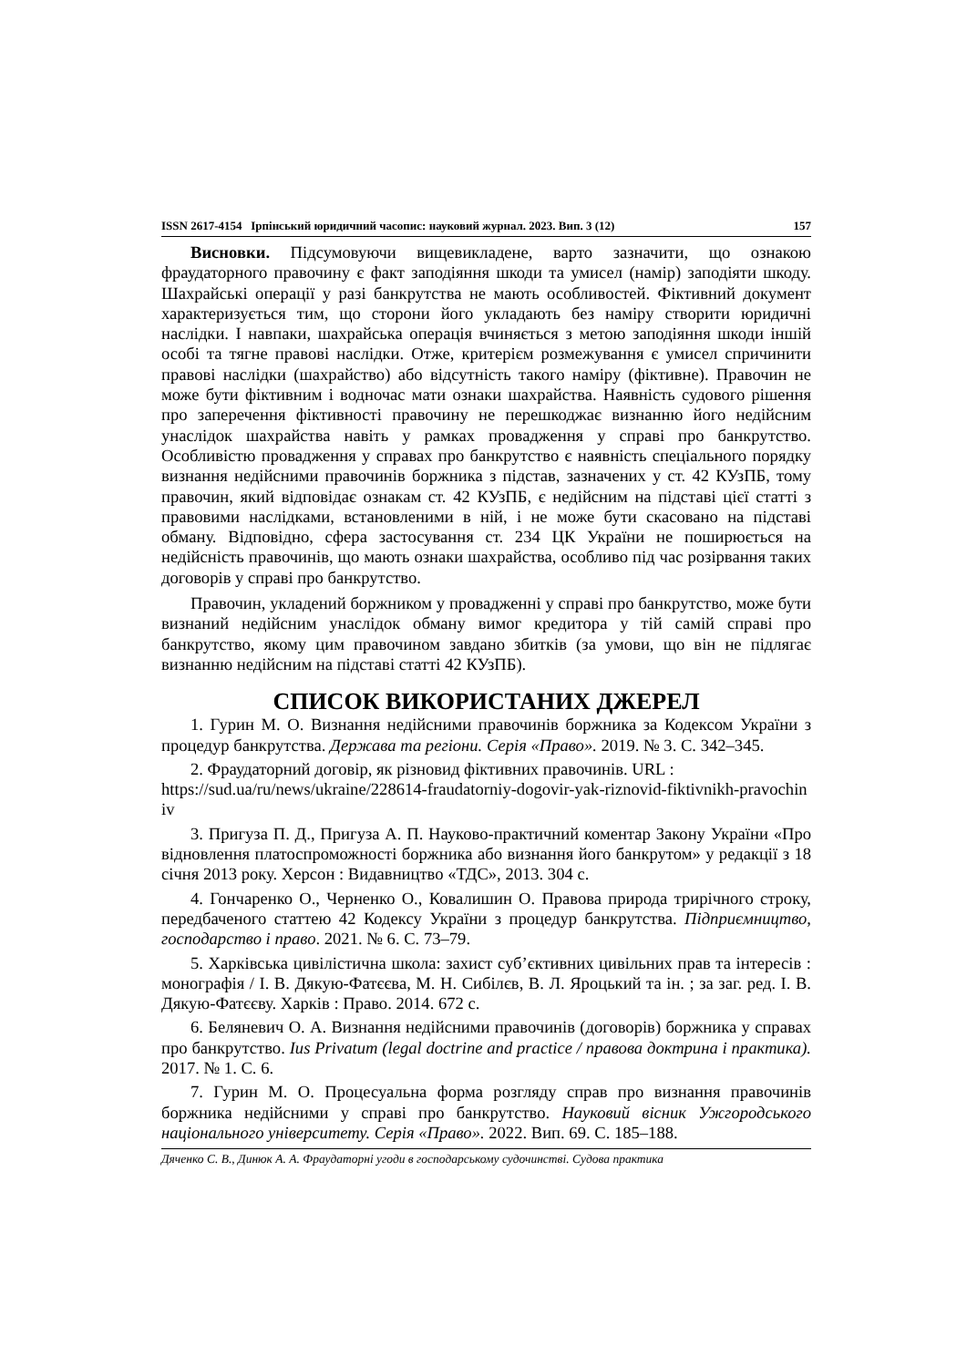ISSN 2617-4154 Ірпінський юридичний часопис: науковий журнал. 2023. Вип. 3 (12) 157
Висновки. Підсумовуючи вищевикладене, варто зазначити, що ознакою фраудаторного правочину є факт заподіяння шкоди та умисел (намір) заподіяти шкоду. Шахрайські операції у разі банкрутства не мають особливостей. Фіктивний документ характеризується тим, що сторони його укладають без наміру створити юридичні наслідки. І навпаки, шахрайська операція вчиняється з метою заподіяння шкоди іншій особі та тягне правові наслідки. Отже, критерієм розмежування є умисел спричинити правові наслідки (шахрайство) або відсутність такого наміру (фіктивне). Правочин не може бути фіктивним і водночас мати ознаки шахрайства. Наявність судового рішення про заперечення фіктивності правочину не перешкоджає визнанню його недійсним унаслідок шахрайства навіть у рамках провадження у справі про банкрутство. Особливістю провадження у справах про банкрутство є наявність спеціального порядку визнання недійсними правочинів боржника з підстав, зазначених у ст. 42 КУзПБ, тому правочин, який відповідає ознакам ст. 42 КУзПБ, є недійсним на підставі цієї статті з правовими наслідками, встановленими в ній, і не може бути скасовано на підставі обману. Відповідно, сфера застосування ст. 234 ЦК України не поширюється на недійсність правочинів, що мають ознаки шахрайства, особливо під час розірвання таких договорів у справі про банкрутство.
Правочин, укладений боржником у провадженні у справі про банкрутство, може бути визнаний недійсним унаслідок обману вимог кредитора у тій самій справі про банкрутство, якому цим правочином завдано збитків (за умови, що він не підлягає визнанню недійсним на підставі статті 42 КУзПБ).
СПИСОК ВИКОРИСТАНИХ ДЖЕРЕЛ
1. Гурин М. О. Визнання недійсними правочинів боржника за Кодексом України з процедур банкрутства. Держава та регіони. Серія «Право». 2019. № 3. С. 342–345.
2. Фраудаторний договір, як різновид фіктивних правочинів. URL :
https://sud.ua/ru/news/ukraine/228614-fraudatorniy-dogovir-yak-riznovid-fiktivnikh-pravochiniv
3. Пригуза П. Д., Пригуза А. П. Науково-практичний коментар Закону України «Про відновлення платоспроможності боржника або визнання його банкрутом» у редакції з 18 січня 2013 року. Херсон : Видавництво «ТДС», 2013. 304 с.
4. Гончаренко О., Черненко О., Ковалишин О. Правова природа трирічного строку, передбаченого статтею 42 Кодексу України з процедур банкрутства. Підприємництво, господарство і право. 2021. № 6. С. 73–79.
5. Харківська цивілістична школа: захист суб’єктивних цивільних прав та інтересів : монографія / І. В. Дякую-Фатєєва, М. Н. Сибілєв, В. Л. Яроцький та ін. ; за заг. ред. І. В. Дякую-Фатєєву. Харків : Право. 2014. 672 с.
6. Беляневич О. А. Визнання недійсними правочинів (договорів) боржника у справах про банкрутство. Ius Privatum (legal doctrine and practice / правова доктрина і практика). 2017. № 1. С. 6.
7. Гурин М. О. Процесуальна форма розгляду справ про визнання правочинів боржника недійсними у справі про банкрутство. Науковий вісник Ужгородського національного університету. Серія «Право». 2022. Вип. 69. С. 185–188.
Дяченко С. В., Динюк А. А. Фраудаторні угоди в господарському судочинстві. Судова практика